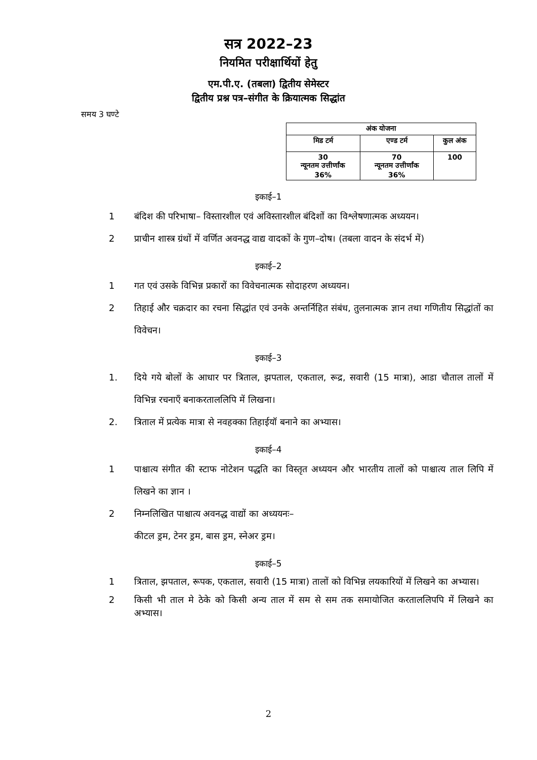सत्र 2022–23
नियमित परीक्षार्थियों हेतु
एम.पी.ए. (तबला) द्वितीय सेमेस्टर
द्वितीय प्रश्न पत्र–संगीत के क्रियात्मक सिद्धांत
समय 3 घण्टे
| अंक योजना | | |
| --- | --- | --- |
| मिड टर्म | एण्ड टर्म | कुल अंक |
| 30 न्यूनतम उत्तीर्णांक 36% | 70 न्यूनतम उत्तीर्णांक 36% | 100 |
इकाई–1
1 बंदिश की परिभाषा– विस्तारशील एवं अविस्तारशील बंदिशों का विश्लेषणात्मक अध्ययन।
2 प्राचीन शास्त्र ग्रंथों में वर्णित अवनद्ध वाद्य वादकों के गुण–दोष। (तबला वादन के संदर्भ में)
इकाई–2
1 गत एवं उसके विभिन्न प्रकारों का विवेचनात्मक सोदाहरण अध्ययन।
2 तिहाई और चक्रदार का रचना सिद्धांत एवं उनके अन्तर्निहित संबंध, तुलनात्मक ज्ञान तथा गणितीय सिद्धांतों का विवेचन।
इकाई–3
1. दिये गये बोलों के आधार पर त्रिताल, झपताल, एकताल, रूद्र, सवारी (15 मात्रा), आडा चौताल तालों में विभिन्न रचनाएँ बनाकरताललिपि में लिखना।
2. त्रिताल में प्रत्येक मात्रा से नवहक्का तिहाईयॉ बनाने का अभ्यास।
इकाई–4
1 पाश्चात्य संगीत की स्टाफ नोटेशन पद्धति का विस्तृत अध्ययन और भारतीय तालों को पाश्चात्य ताल लिपि में लिखने का ज्ञान ।
2 निम्नलिखित पाश्चात्य अवनद्ध वाद्यों का अध्ययनः–
कीटल ड्रम, टेनर ड्रम, बास ड्रम, स्नेअर ड्रम।
इकाई–5
1 त्रिताल, झपताल, रूपक, एकताल, सवारी (15 मात्रा) तालों को विभिन्न लयकारियों में लिखने का अभ्यास।
2 किसी भी ताल मे ठेके को किसी अन्य ताल में सम से सम तक समायोजित करताललिपपि में लिखने का अभ्यास।
2